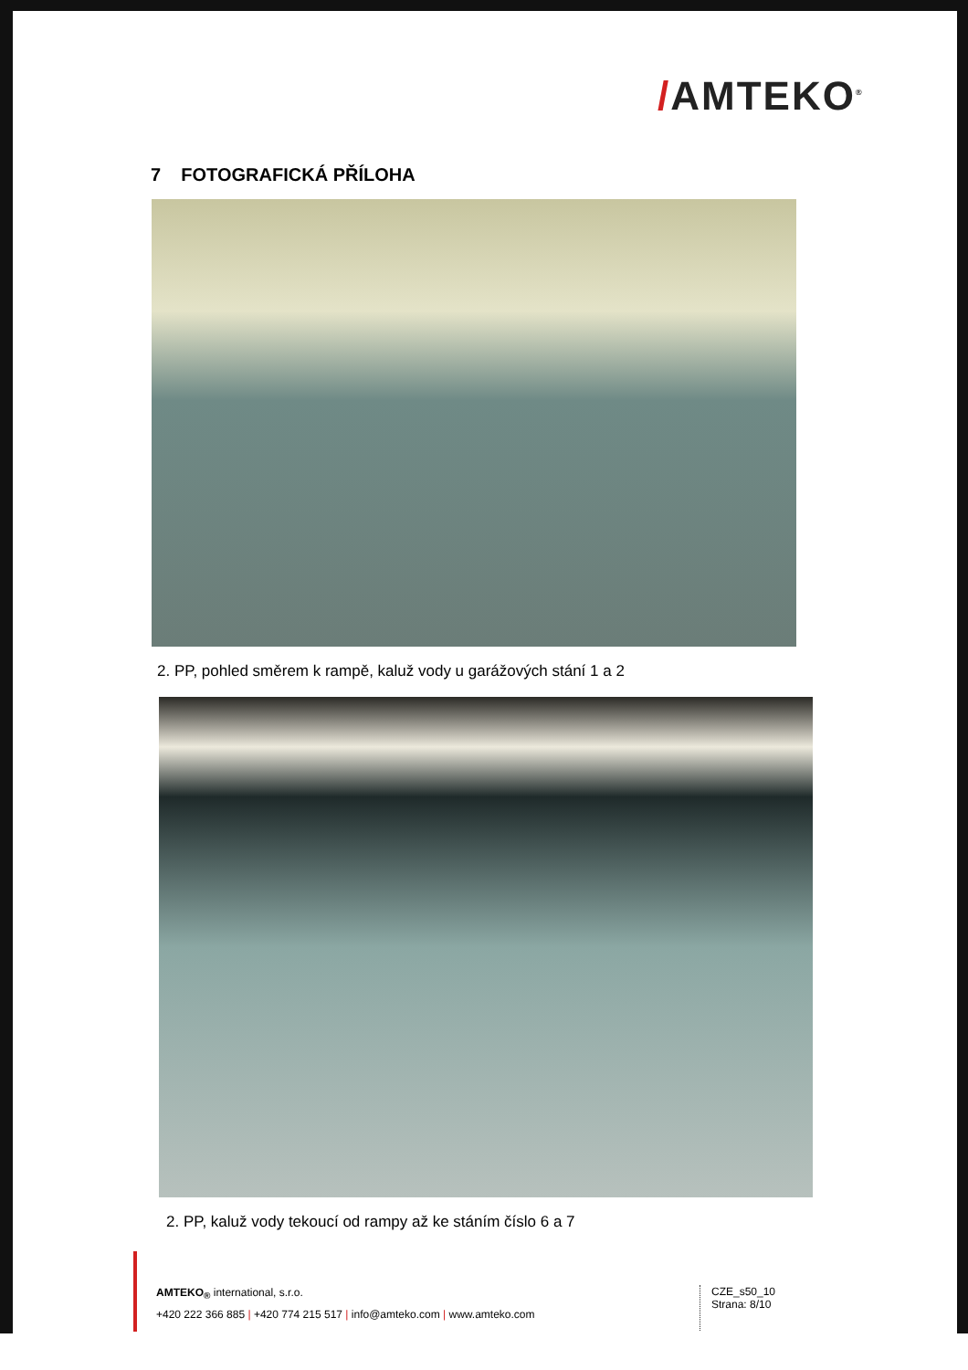/AMTEKO<sup>®</sup>
7 FOTOGRAFICKÁ PŘÍLOHA
2. PP, pohled směrem k rampě, kaluž vody u garážových stání 1 a 2
2. PP, kaluž vody tekoucí od rampy až ke stáním číslo 6 a 7
AMTEKO<sub>®</sub> international, s.r.o.
+420 222 366 885 | +420 774 215 517 | info@amteko.com | www.amteko.com
CZE_s50_10
Strana: 8/10